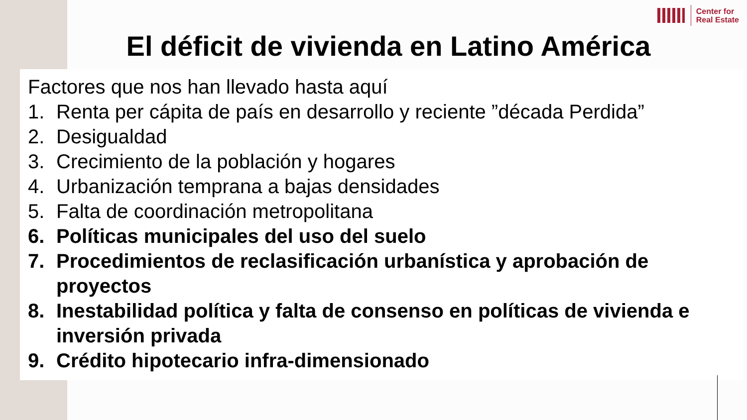Center for
Real Estate
El déficit de vivienda en Latino América
Factores que nos han llevado hasta aquí
1. Renta per cápita de país en desarrollo y reciente ”década Perdida”
2. Desigualdad
3. Crecimiento de la población y hogares
4. Urbanización temprana a bajas densidades
5. Falta de coordinación metropolitana
6. Políticas municipales del uso del suelo
7. Procedimientos de reclasificación urbanística y aprobación de proyectos
8. Inestabilidad política y falta de consenso en políticas de vivienda e inversión privada
9. Crédito hipotecario infra-dimensionado